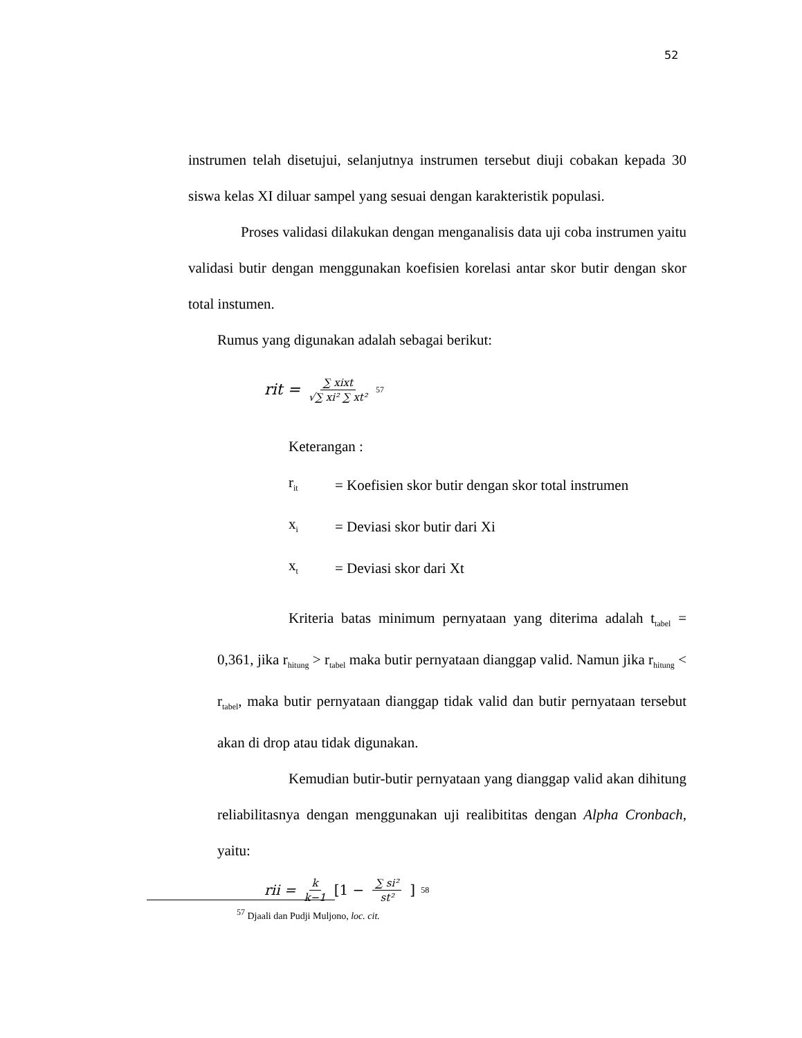52
instrumen telah disetujui, selanjutnya instrumen tersebut diuji cobakan kepada 30 siswa kelas XI diluar sampel yang sesuai dengan karakteristik populasi.
Proses validasi dilakukan dengan menganalisis data uji coba instrumen yaitu validasi butir dengan menggunakan koefisien korelasi antar skor butir dengan skor total instumen.
Rumus yang digunakan adalah sebagai berikut:
rit = ∑ xixt √∑ xi² ∑ xt²<sup>57</sup>
Keterangan :
| r<sub>it</sub> | = Koefisien skor butir dengan skor total instrumen |
| x<sub>i</sub> | = Deviasi skor butir dari Xi |
| x<sub>t</sub> | = Deviasi skor dari Xt |
Kriteria batas minimum pernyataan yang diterima adalah t<sub>tabel</sub> = 0,361, jika r<sub>hitung</sub> > r<sub>tabel</sub> maka butir pernyataan dianggap valid. Namun jika r<sub>hitung</sub> < r<sub>tabel</sub>, maka butir pernyataan dianggap tidak valid dan butir pernyataan tersebut akan di drop atau tidak digunakan.
Kemudian butir-butir pernyataan yang dianggap valid akan dihitung reliabilitasnya dengan menggunakan uji realibititas dengan Alpha Cronbach, yaitu:
rii = k k−1 [1 − ∑ si² st²]<sup>58</sup>
<sup>57</sup> Djaali dan Pudji Muljono, loc. cit.